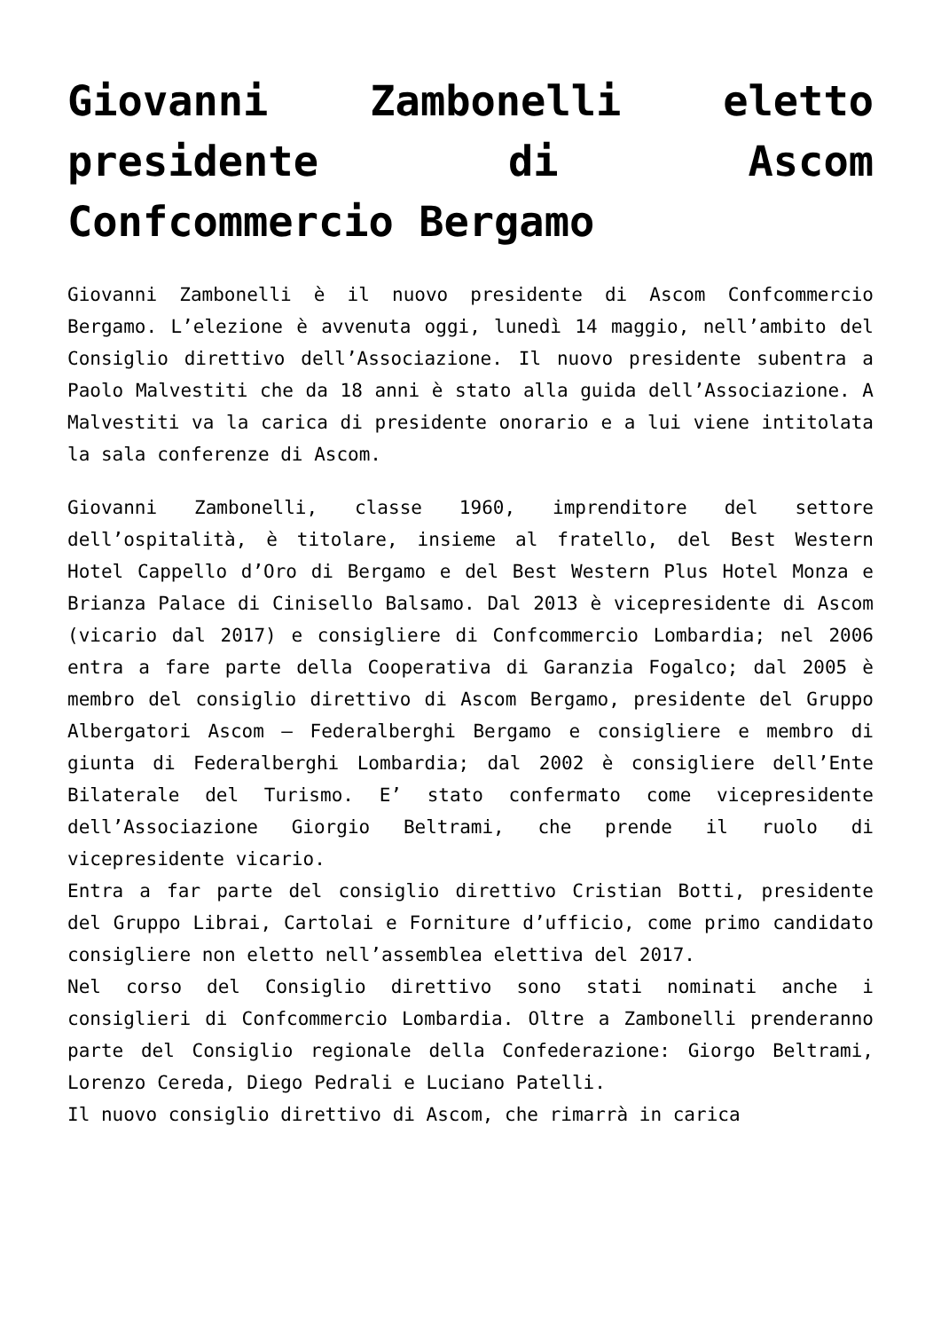Giovanni Zambonelli eletto presidente di Ascom Confcommercio Bergamo
Giovanni Zambonelli è il nuovo presidente di Ascom Confcommercio Bergamo. L’elezione è avvenuta oggi, lunedì 14 maggio, nell’ambito del Consiglio direttivo dell’Associazione. Il nuovo presidente subentra a Paolo Malvestiti che da 18 anni è stato alla guida dell’Associazione. A Malvestiti va la carica di presidente onorario e a lui viene intitolata la sala conferenze di Ascom.
Giovanni Zambonelli, classe 1960, imprenditore del settore dell’ospitalità, è titolare, insieme al fratello, del Best Western Hotel Cappello d’Oro di Bergamo e del Best Western Plus Hotel Monza e Brianza Palace di Cinisello Balsamo. Dal 2013 è vicepresidente di Ascom (vicario dal 2017) e consigliere di Confcommercio Lombardia; nel 2006 entra a fare parte della Cooperativa di Garanzia Fogalco; dal 2005 è membro del consiglio direttivo di Ascom Bergamo, presidente del Gruppo Albergatori Ascom – Federalberghi Bergamo e consigliere e membro di giunta di Federalberghi Lombardia; dal 2002 è consigliere dell’Ente Bilaterale del Turismo. E’ stato confermato come vicepresidente dell’Associazione Giorgio Beltrami, che prende il ruolo di vicepresidente vicario.
Entra a far parte del consiglio direttivo Cristian Botti, presidente del Gruppo Librai, Cartolai e Forniture d’ufficio, come primo candidato consigliere non eletto nell’assemblea elettiva del 2017.
Nel corso del Consiglio direttivo sono stati nominati anche i consiglieri di Confcommercio Lombardia. Oltre a Zambonelli prenderanno parte del Consiglio regionale della Confederazione: Giorgo Beltrami, Lorenzo Cereda, Diego Pedrali e Luciano Patelli.
Il nuovo consiglio direttivo di Ascom, che rimarrà in carica